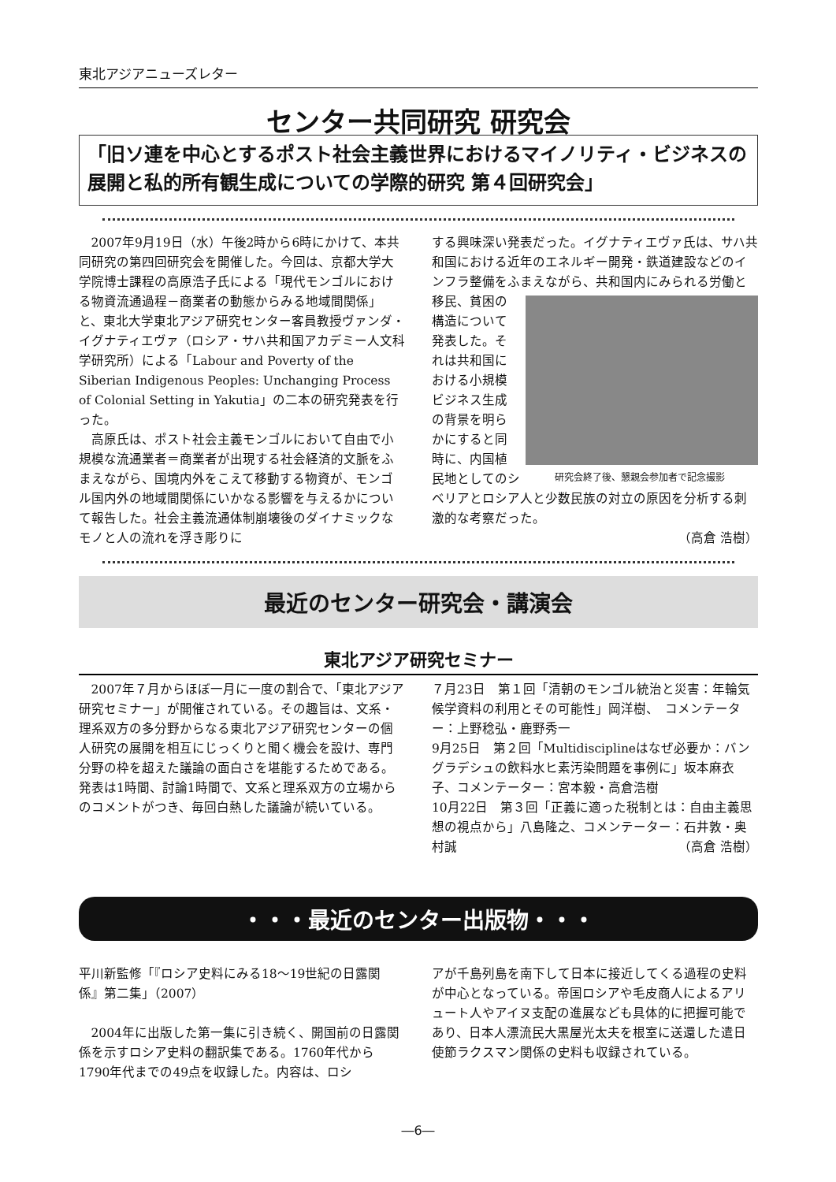東北アジアニューズレター
センター共同研究 研究会
「旧ソ連を中心とするポスト社会主義世界におけるマイノリティ・ビジネスの展開と私的所有観生成についての学際的研究 第４回研究会」
2007年9月19日（水）午後2時から6時にかけて、本共同研究の第四回研究会を開催した。今回は、京都大学大学院博士課程の高原浩子氏による「現代モンゴルにおける物資流通過程－商業者の動態からみる地域間関係」と、東北大学東北アジア研究センター客員教授ヴァンダ・イグナティエヴァ（ロシア・サハ共和国アカデミー人文科学研究所）による「Labour and Poverty of the Siberian Indigenous Peoples: Unchanging Process of Colonial Setting in Yakutia」の二本の研究発表を行った。
高原氏は、ポスト社会主義モンゴルにおいて自由で小規模な流通業者＝商業者が出現する社会経済的文脈をふまえながら、国境内外をこえて移動する物資が、モンゴル国内外の地域間関係にいかなる影響を与えるかについて報告した。社会主義流通体制崩壊後のダイナミックなモノと人の流れを浮き彫りに
する興味深い発表だった。イグナティエヴァ氏は、サハ共和国における近年のエネルギー開発・鉄道建設などのインフラ整備をふまえながら、共和国内に
研究会終了後、懇親会参加者で記念撮影
みられる労働と移民、貧困の構造について発表した。それは共和国における小規模ビジネス生成の背景を明らかにすると同時に、内国植民地としてのシベリアとロシア人と少数民族の対立の原因を分析する刺激的な考察だった。
（高倉 浩樹）
最近のセンター研究会・講演会
東北アジア研究セミナー
2007年７月からほぼ一月に一度の割合で、「東北アジア研究セミナー」が開催されている。その趣旨は、文系・理系双方の多分野からなる東北アジア研究センターの個人研究の展開を相互にじっくりと聞く機会を設け、専門分野の枠を超えた議論の面白さを堪能するためである。発表は1時間、討論1時間で、文系と理系双方の立場からのコメントがつき、毎回白熱した議論が続いている。
７月23日　第１回「清朝のモンゴル統治と災害：年輪気候学資料の利用とその可能性」岡洋樹、　コメンテーター：上野稔弘・鹿野秀一
9月25日　第２回「Multidisciplineはなぜ必要か：バングラデシュの飲料水ヒ素汚染問題を事例に」坂本麻衣子、コメンテーター：宮本毅・高倉浩樹
10月22日　第３回「正義に適った税制とは：自由主義思想の視点から」八島隆之、コメンテーター：石井敦・奥村誠 （高倉 浩樹）
・・・最近のセンター出版物・・・
平川新監修「『ロシア史料にみる18～19世紀の日露関係』第二集」（2007）
2004年に出版した第一集に引き続く、開国前の日露関係を示すロシア史料の翻訳集である。1760年代から1790年代までの49点を収録した。内容は、ロシ
アが千島列島を南下して日本に接近してくる過程の史料が中心となっている。帝国ロシアや毛皮商人によるアリュート人やアイヌ支配の進展なども具体的に把握可能であり、日本人漂流民大黒屋光太夫を根室に送還した遣日使節ラクスマン関係の史料も収録されている。
―6―